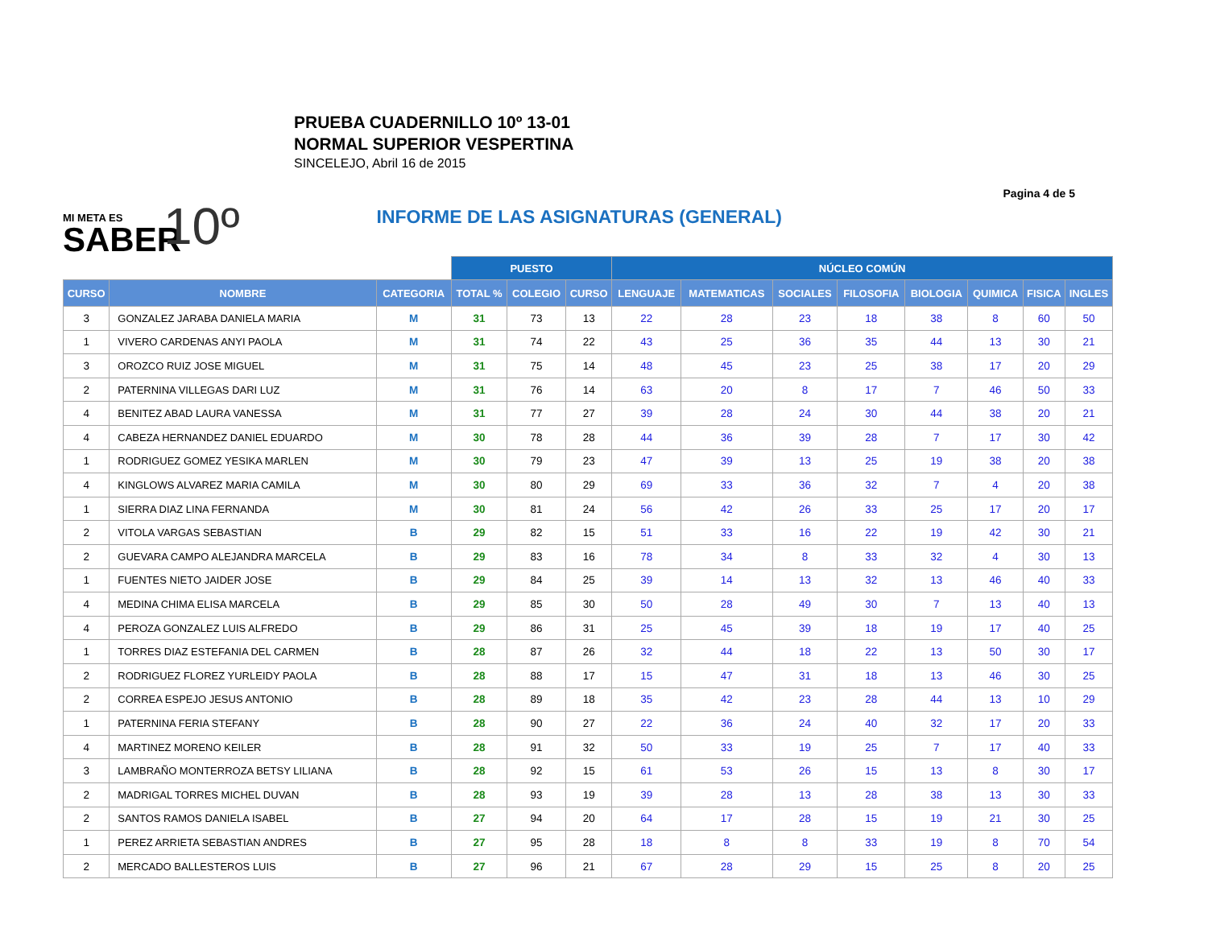PRUEBA CUADERNILLO 10º 13-01
NORMAL SUPERIOR VESPERTINA
SINCELEJO, Abril 16 de 2015
Pagina 4 de 5
MI META ES
SABER
10º
INFORME DE LAS ASIGNATURAS (GENERAL)
| | | | PUESTO | | | NÚCLEO COMÚN | | | | | | | |
| CURSO | NOMBRE | CATEGORIA | TOTAL % | COLEGIO | CURSO | LENGUAJE | MATEMATICAS | SOCIALES | FILOSOFIA | BIOLOGIA | QUIMICA | FISICA | INGLES |
| 3 | GONZALEZ JARABA DANIELA MARIA | M | 31 | 73 | 13 | 22 | 28 | 23 | 18 | 38 | 8 | 60 | 50 |
| 1 | VIVERO CARDENAS ANYI PAOLA | M | 31 | 74 | 22 | 43 | 25 | 36 | 35 | 44 | 13 | 30 | 21 |
| 3 | OROZCO RUIZ JOSE MIGUEL | M | 31 | 75 | 14 | 48 | 45 | 23 | 25 | 38 | 17 | 20 | 29 |
| 2 | PATERNINA VILLEGAS DARI LUZ | M | 31 | 76 | 14 | 63 | 20 | 8 | 17 | 7 | 46 | 50 | 33 |
| 4 | BENITEZ ABAD LAURA VANESSA | M | 31 | 77 | 27 | 39 | 28 | 24 | 30 | 44 | 38 | 20 | 21 |
| 4 | CABEZA HERNANDEZ DANIEL EDUARDO | M | 30 | 78 | 28 | 44 | 36 | 39 | 28 | 7 | 17 | 30 | 42 |
| 1 | RODRIGUEZ GOMEZ YESIKA MARLEN | M | 30 | 79 | 23 | 47 | 39 | 13 | 25 | 19 | 38 | 20 | 38 |
| 4 | KINGLOWS ALVAREZ MARIA CAMILA | M | 30 | 80 | 29 | 69 | 33 | 36 | 32 | 7 | 4 | 20 | 38 |
| 1 | SIERRA DIAZ LINA FERNANDA | M | 30 | 81 | 24 | 56 | 42 | 26 | 33 | 25 | 17 | 20 | 17 |
| 2 | VITOLA VARGAS SEBASTIAN | B | 29 | 82 | 15 | 51 | 33 | 16 | 22 | 19 | 42 | 30 | 21 |
| 2 | GUEVARA CAMPO ALEJANDRA MARCELA | B | 29 | 83 | 16 | 78 | 34 | 8 | 33 | 32 | 4 | 30 | 13 |
| 1 | FUENTES NIETO JAIDER JOSE | B | 29 | 84 | 25 | 39 | 14 | 13 | 32 | 13 | 46 | 40 | 33 |
| 4 | MEDINA CHIMA ELISA MARCELA | B | 29 | 85 | 30 | 50 | 28 | 49 | 30 | 7 | 13 | 40 | 13 |
| 4 | PEROZA GONZALEZ LUIS ALFREDO | B | 29 | 86 | 31 | 25 | 45 | 39 | 18 | 19 | 17 | 40 | 25 |
| 1 | TORRES DIAZ ESTEFANIA DEL CARMEN | B | 28 | 87 | 26 | 32 | 44 | 18 | 22 | 13 | 50 | 30 | 17 |
| 2 | RODRIGUEZ FLOREZ YURLEIDY PAOLA | B | 28 | 88 | 17 | 15 | 47 | 31 | 18 | 13 | 46 | 30 | 25 |
| 2 | CORREA ESPEJO JESUS ANTONIO | B | 28 | 89 | 18 | 35 | 42 | 23 | 28 | 44 | 13 | 10 | 29 |
| 1 | PATERNINA FERIA STEFANY | B | 28 | 90 | 27 | 22 | 36 | 24 | 40 | 32 | 17 | 20 | 33 |
| 4 | MARTINEZ MORENO KEILER | B | 28 | 91 | 32 | 50 | 33 | 19 | 25 | 7 | 17 | 40 | 33 |
| 3 | LAMBRAÑO MONTERROZA BETSY LILIANA | B | 28 | 92 | 15 | 61 | 53 | 26 | 15 | 13 | 8 | 30 | 17 |
| 2 | MADRIGAL TORRES MICHEL DUVAN | B | 28 | 93 | 19 | 39 | 28 | 13 | 28 | 38 | 13 | 30 | 33 |
| 2 | SANTOS RAMOS DANIELA ISABEL | B | 27 | 94 | 20 | 64 | 17 | 28 | 15 | 19 | 21 | 30 | 25 |
| 1 | PEREZ ARRIETA SEBASTIAN ANDRES | B | 27 | 95 | 28 | 18 | 8 | 8 | 33 | 19 | 8 | 70 | 54 |
| 2 | MERCADO BALLESTEROS LUIS | B | 27 | 96 | 21 | 67 | 28 | 29 | 15 | 25 | 8 | 20 | 25 |